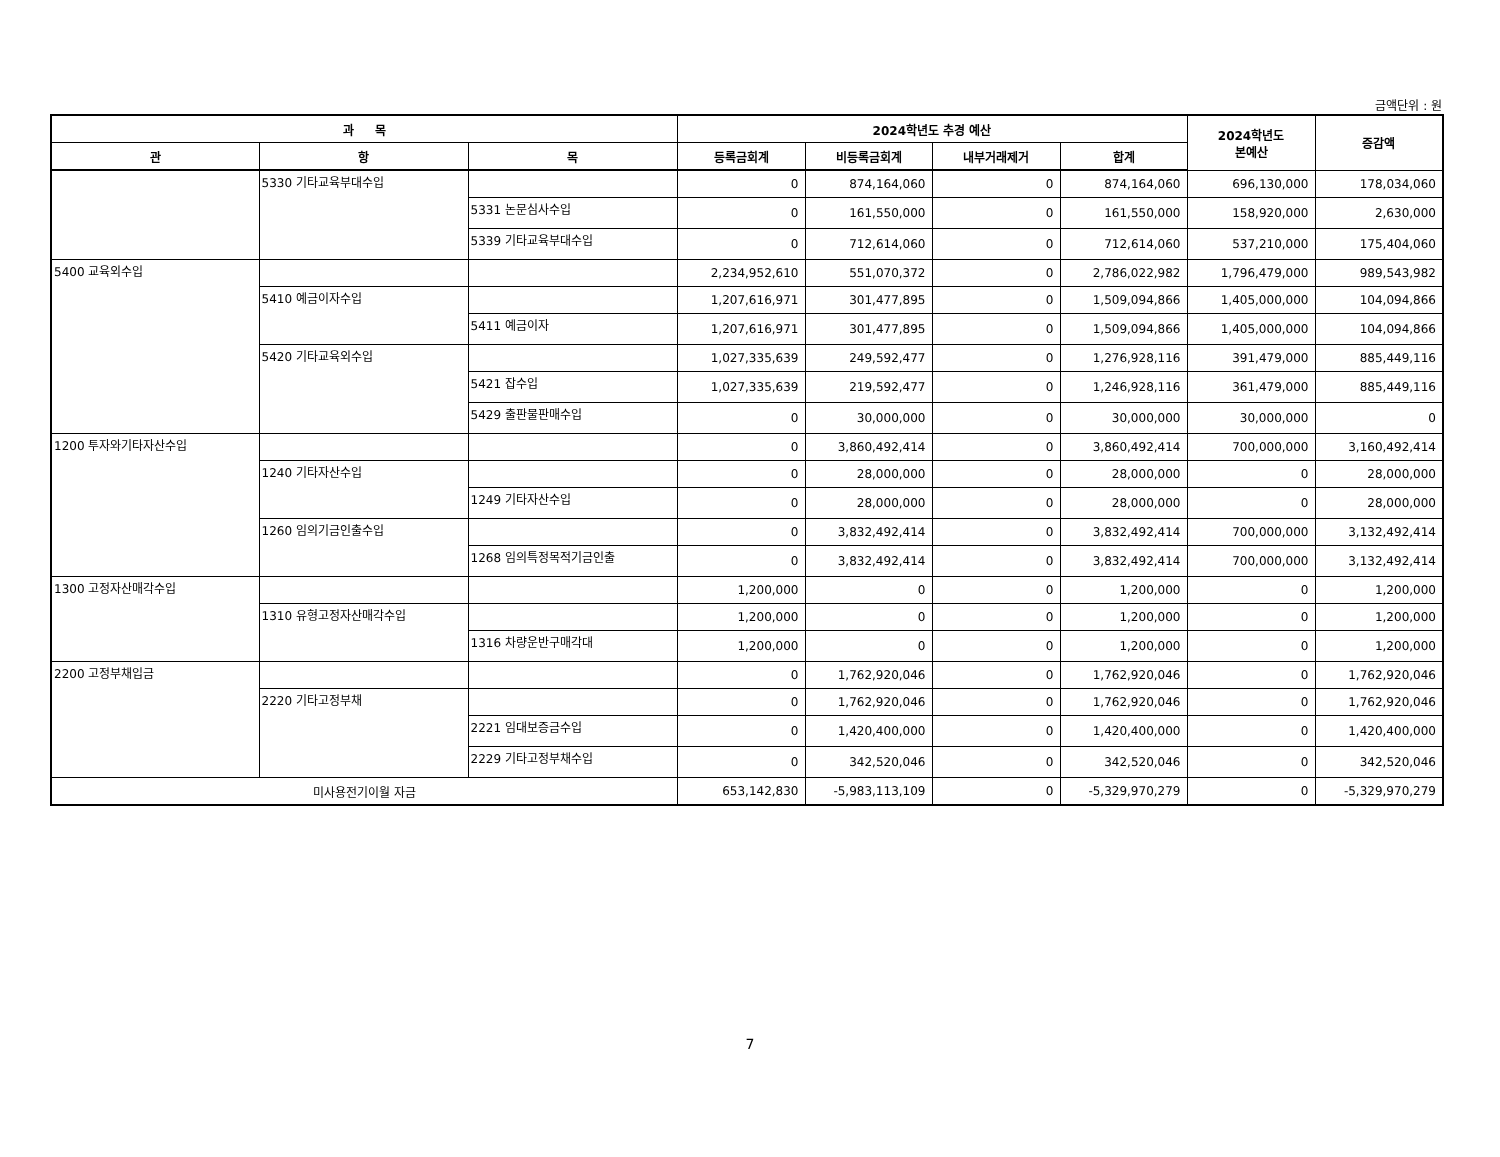금액단위 : 원
| 과 목 | | | 2024학년도 추경 예산 | | | | 2024학년도 본예산 | 증감액 |
| --- | --- | --- | --- | --- | --- | --- | --- | --- |
| 관 | 항 | 목 | 등록금회계 | 비등록금회계 | 내부거래제거 | 합계 | | |
| | 5330 기타교육부대수입 | | 0 | 874,164,060 | 0 | 874,164,060 | 696,130,000 | 178,034,060 |
| | | 5331 논문심사수입 | 0 | 161,550,000 | 0 | 161,550,000 | 158,920,000 | 2,630,000 |
| | | 5339 기타교육부대수입 | 0 | 712,614,060 | 0 | 712,614,060 | 537,210,000 | 175,404,060 |
| 5400 교육외수입 | | | 2,234,952,610 | 551,070,372 | 0 | 2,786,022,982 | 1,796,479,000 | 989,543,982 |
| | 5410 예금이자수입 | | 1,207,616,971 | 301,477,895 | 0 | 1,509,094,866 | 1,405,000,000 | 104,094,866 |
| | | 5411 예금이자 | 1,207,616,971 | 301,477,895 | 0 | 1,509,094,866 | 1,405,000,000 | 104,094,866 |
| | 5420 기타교육외수입 | | 1,027,335,639 | 249,592,477 | 0 | 1,276,928,116 | 391,479,000 | 885,449,116 |
| | | 5421 잡수입 | 1,027,335,639 | 219,592,477 | 0 | 1,246,928,116 | 361,479,000 | 885,449,116 |
| | | 5429 출판물판매수입 | 0 | 30,000,000 | 0 | 30,000,000 | 30,000,000 | 0 |
| 1200 투자와기타자산수입 | | | 0 | 3,860,492,414 | 0 | 3,860,492,414 | 700,000,000 | 3,160,492,414 |
| | 1240 기타자산수입 | | 0 | 28,000,000 | 0 | 28,000,000 | 0 | 28,000,000 |
| | | 1249 기타자산수입 | 0 | 28,000,000 | 0 | 28,000,000 | 0 | 28,000,000 |
| | 1260 임의기금인출수입 | | 0 | 3,832,492,414 | 0 | 3,832,492,414 | 700,000,000 | 3,132,492,414 |
| | | 1268 임의특정목적기금인출 | 0 | 3,832,492,414 | 0 | 3,832,492,414 | 700,000,000 | 3,132,492,414 |
| 1300 고정자산매각수입 | | | 1,200,000 | 0 | 0 | 1,200,000 | 0 | 1,200,000 |
| | 1310 유형고정자산매각수입 | | 1,200,000 | 0 | 0 | 1,200,000 | 0 | 1,200,000 |
| | | 1316 차량운반구매각대 | 1,200,000 | 0 | 0 | 1,200,000 | 0 | 1,200,000 |
| 2200 고정부채입금 | | | 0 | 1,762,920,046 | 0 | 1,762,920,046 | 0 | 1,762,920,046 |
| | 2220 기타고정부채 | | 0 | 1,762,920,046 | 0 | 1,762,920,046 | 0 | 1,762,920,046 |
| | | 2221 임대보증금수입 | 0 | 1,420,400,000 | 0 | 1,420,400,000 | 0 | 1,420,400,000 |
| | | 2229 기타고정부채수입 | 0 | 342,520,046 | 0 | 342,520,046 | 0 | 342,520,046 |
| 미사용전기이월 자금 | | | 653,142,830 | -5,983,113,109 | 0 | -5,329,970,279 | 0 | -5,329,970,279 |
7